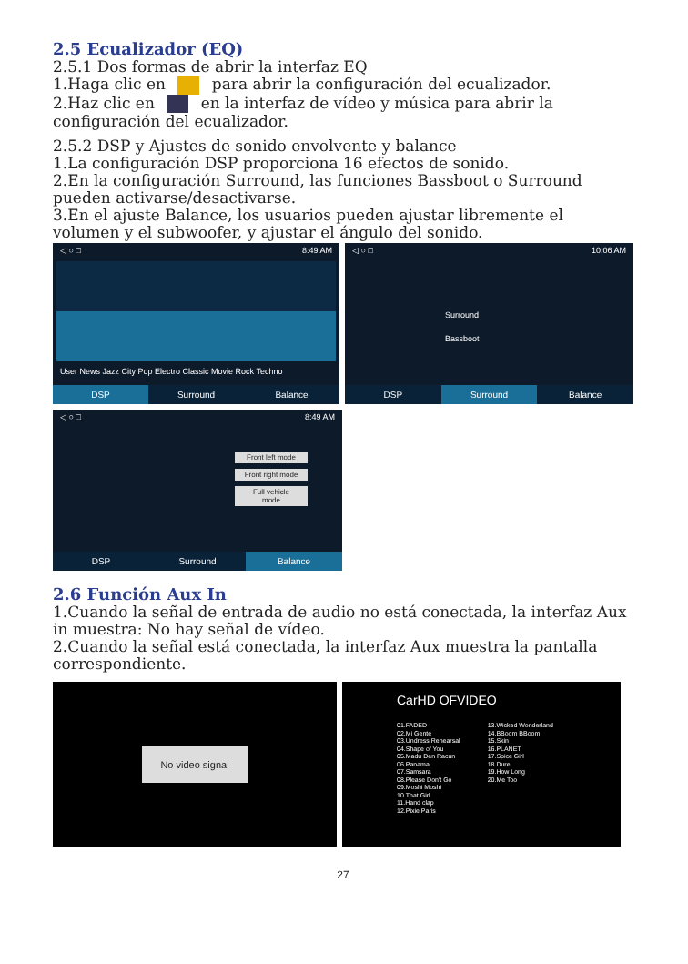2.5 Ecualizador (EQ)
2.5.1 Dos formas de abrir la interfaz EQ
1.Haga clic en para abrir la configuración del ecualizador.
2.Haz clic en en la interfaz de vídeo y música para abrir la configuración del ecualizador.
2.5.2 DSP y Ajustes de sonido envolvente y balance
1.La configuración DSP proporciona 16 efectos de sonido.
2.En la configuración Surround, las funciones Bassboot o Surround pueden activarse/desactivarse.
3.En el ajuste Balance, los usuarios pueden ajustar libremente el volumen y el subwoofer, y ajustar el ángulo del sonido.
◁ ○ □ 8:49 AM
User News Jazz City Pop Electro Classic Movie Rock Techno
DSP Surround Balance
◁ ○ □ 10:06 AM
Surround
Bassboot
DSP Surround Balance
◁ ○ □ 8:49 AM
Front left mode
Front right mode
Full vehicle mode
DSP Surround Balance
2.6 Función Aux In
1.Cuando la señal de entrada de audio no está conectada, la interfaz Aux in muestra: No hay señal de vídeo.
2.Cuando la señal está conectada, la interfaz Aux muestra la pantalla correspondiente.
No video signal
CarHD OFVIDEO
01.FADED
02.Mi Gente
03.Undress Rehearsal
04.Shape of You
05.Madu Den Racun
06.Panama
07.Samsara
08.Please Don't Go
09.Moshi Moshi
10.That Girl
11.Hand clap
12.Pixie Paris
13.Wicked Wonderland
14.BBoom BBoom
15.Skin
16.PLANET
17.Spice Girl
18.Dure
19.How Long
20.Me Too
27